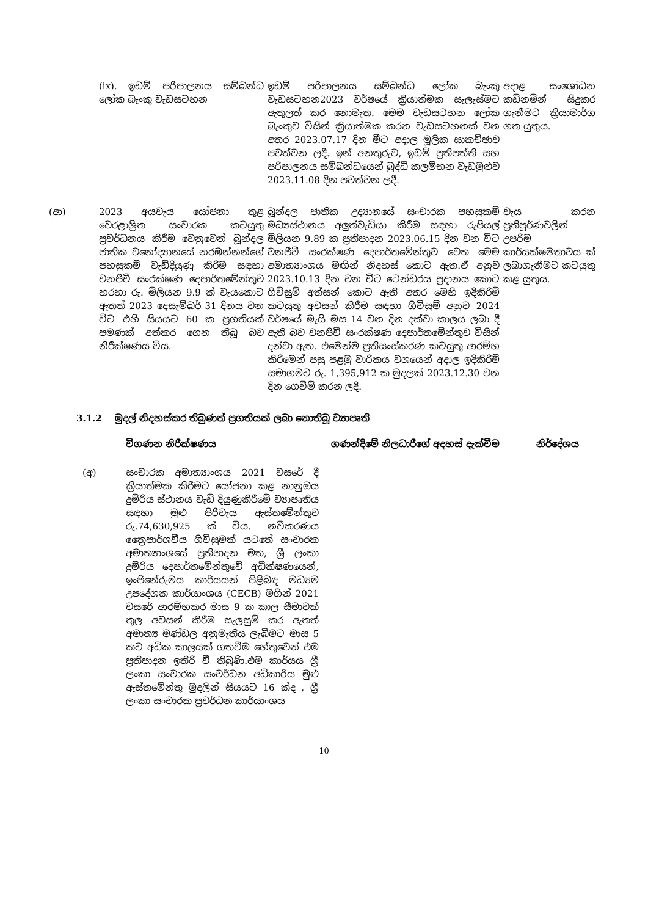| | | (ix). ඉඩම් පරිපාලනය සම්බන්ධ ලෝක බැංකු වැඩසටහන | ඉඩම් පරිපාලනය සම්බන්ධ ලෝක බැංකු වැඩසටහන2023 වර්ෂයේ ක්‍රියාත්මක සැලැස්මට ඇතුලත් කර නොමැත. මෙම වැඩසටහන ලෝක බැංකුව විසින් ක්‍රියාත්මක කරන වැඩසටහනක් වන අතර 2023.07.17 දින මීට අදාල මූලික සාකච්ඡාව පවත්වන ලදී. ඉන් අනතුරුව, ඉඩම් ප්‍රතිපත්ති සහ පරිපාලනය සම්බන්ධයෙන් බුද්ධි කලම්භන වැඩමුළුව 2023.11.08 දින පවත්වන ලදී. | අදාළ සංශෝධන කඩිනමින් සිදුකර ගැනීමට ක්‍රියාමාර්ග ගත යුතුය. |
| (ආ) | | 2023 අයවැය යෝජනා තුළ වෙරළාශ්‍රිත සංචාරක කටයුතු ප්‍රවර්ධනය කිරීම වෙනුවෙන් බූන්දල ජාතික වනෝද්‍යානයේ නරඹන්නන්ගේ පහසුකම් වැඩිදියුණු කිරීම සඳහා වනජීවී සංරක්ෂණ දෙපාර්තමේන්තුව හරහා රු. මිලියන 9.9 ක් වැයකොට ඇතත් 2023 දෙසැම්බර් 31 දිනය වන විට එහි සියයට 60 ක ප්‍රගතියක් පමණක් අත්කර ගෙන තිබූ බව නිරීක්ෂණය විය. | බූන්දල ජාතික උද්‍යානයේ සංචාරක පහසුකම් මධ්‍යස්ථානය අලුත්වැඩියා කිරීම සඳහා රුපියල් මිලියන 9.89 ක ප්‍රතිපාදන 2023.06.15 දින වන විට වනජීවී සංරක්ෂණ දෙපාර්තමේන්තුව වෙත මෙම අමාත්‍යාංශය මඟින් නිදහස් කොට ඇත.ඒ අනුව 2023.10.13 දින වන විට ටෙන්ඩරය ප්‍රදානය කොට ගිවිසුම් අත්සන් කොට ඇති අතර මෙහි ඉදිකිරීම් කටයුතු අවසන් කිරීම සඳහා ගිවිසුම් අනුව 2024 වර්ෂයේ මැයි මස 14 වන දින දක්වා කාලය ලබා දී ඇති බව වනජීවී සංරක්ෂණ දෙපාර්තමේන්තුව විසින් දන්වා ඇත. එමෙන්ම ප්‍රතිසංස්කරණ කටයුතු ආරම්භ කිරීමෙන් පසු පළමු වාරිකය වශයෙන් අදාල ඉදිකිරීම් සමාගමට රු. 1,395,912 ක මුදලක් 2023.12.30 වන දින ගෙවීම් කරන ලදි. | වැය කරන ප්‍රතිපූර්ණවලින් උපරිම කාර්යක්ෂමතාවය ක් ලබාගැනීමට කටයුතු කළ යුතුය. |
3.1.2 මුදල් නිදහස්කර තිබුණත් ප්‍රගතියක් ලබා නොතිබූ ව්‍යාපෘති
| | විගණන නිරීක්ෂණය | ගණන්දීමේ නිලධාරීගේ අදහස් දැක්වීම | නිර්දේශය |
| --- | --- | --- | --- |
| (අ) | සංචාරක අමාත්‍යාංශය 2021 වසරේ දී ක්‍රියාත්මක කිරීමට යෝජනා කළ නානුඔය දුම්රිය ස්ථානය වැඩි දියුණුකිරීමේ ව්‍යාපෘතිය සඳහා මුළු පිරිවැය ඇස්තමේන්තුව රු.74,630,925 ක් විය. නවීකරණය ත්‍රෛපාර්ශවීය ගිවිසුමක් යටතේ සංචාරක අමාත්‍යාංශයේ ප්‍රතිපාදන මත, ශ්‍රී ලංකා දුම්රිය දෙපාර්තමේන්තුවේ අධීක්ෂණයෙන්, ඉංජිනේරුමය කාර්යයන් පිළිබඳ මධ්‍යම උපදේශක කාර්යාංශය (CECB) මගින් 2021 වසරේ ආරම්භකර මාස 9 ක කාල සීමාවක් තුල අවසන් කිරීම සැලසුම් කර ඇතත් අමාත්‍ය මණ්ඩල අනුමැතිය ලැබීමට මාස 5 කට අධික කාලයක් ගතවීම හේතුවෙන් එම ප්‍රතිපාදන ඉතිරි වී තිබුණි.එම කාර්යය ශ්‍රී ලංකා සංචාරක සංවර්ධන අධිකාරිය මුළු ඇස්තමේන්තු මුදලින් සියයට 16 ක්ද , ශ්‍රී ලංකා සංචාරක ප්‍රවර්ධන කාර්යාංශය | | |
10